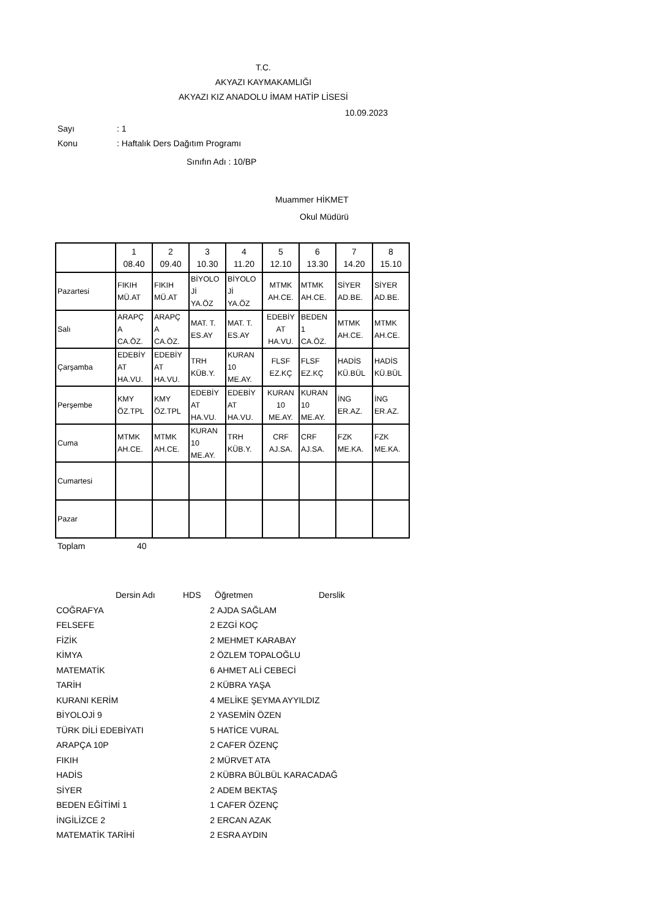T.C.
AKYAZI KAYMAKAMLIĞI
AKYAZI KIZ ANADOLU İMAM HATİP LİSESİ
10.09.2023
Sayı: 1
Konu: Haftalık Ders Dağıtım Programı
Sınıfın Adı : 10/BP
Muammer HİKMET
Okul Müdürü
| | 1 08.40 | 2 09.40 | 3 10.30 | 4 11.20 | 5 12.10 | 6 13.30 | 7 14.20 | 8 15.10 |
| Pazartesi | FIKIH MÜ.AT | FIKIH MÜ.AT | BİYOLO Jİ YA.ÖZ | BİYOLO Jİ YA.ÖZ | MTMK AH.CE. | MTMK AH.CE. | SİYER AD.BE. | SİYER AD.BE. |
| Salı | ARAPÇ A CA.ÖZ. | ARAPÇ A CA.ÖZ. | MAT. T. ES.AY | MAT. T. ES.AY | EDEBİY AT HA.VU. | BEDEN 1 CA.ÖZ. | MTMK AH.CE. | MTMK AH.CE. |
| Çarşamba | EDEBİY AT HA.VU. | EDEBİY AT HA.VU. | TRH KÜB.Y. | KURAN 10 ME.AY. | FLSF EZ.KÇ | FLSF EZ.KÇ | HADİS KÜ.BÜL | HADİS KÜ.BÜL |
| Perşembe | KMY ÖZ.TPL | KMY ÖZ.TPL | EDEBİY AT HA.VU. | EDEBİY AT HA.VU. | KURAN 10 ME.AY. | KURAN 10 ME.AY. | İNG ER.AZ. | İNG ER.AZ. |
| Cuma | MTMK AH.CE. | MTMK AH.CE. | KURAN 10 ME.AY. | TRH KÜB.Y. | CRF AJ.SA. | CRF AJ.SA. | FZK ME.KA. | FZK ME.KA. |
| Cumartesi | | | | | | | | |
| Pazar | | | | | | | | |
Toplam 40
| | Dersin Adı | HDS | Öğretmen | Derslik |
| --- | --- | --- | --- | --- |
| COĞRAFYA 2 | | | AJDA SAĞLAM | |
| FELSEFE 2 | | | EZGİ KOÇ | |
| FİZİK 2 | | | MEHMET KARABAY | |
| KİMYA 2 | | | ÖZLEM TOPALOĞLU | |
| MATEMATİK 6 | | | AHMET ALİ CEBECİ | |
| TARİH 2 | | | KÜBRA YAŞA | |
| KURANI KERİM 4 | | | MELİKE ŞEYMA AYYILDIZ | |
| BİYOLOJİ 9 2 | | | YASEMİN ÖZEN | |
| TÜRK DİLİ EDEBİYATI 5 | | | HATİCE VURAL | |
| ARAPÇA 10P 2 | | | CAFER ÖZENÇ | |
| FIKIH 2 | | | MÜRVET ATA | |
| HADİS 2 | | | KÜBRA BÜLBÜL KARACADAĞ | |
| SİYER 2 | | | ADEM BEKTAŞ | |
| BEDEN EĞİTİMİ 1 1 | | | CAFER ÖZENÇ | |
| İNGİLİZCE 2 2 | | | ERCAN AZAK | |
| MATEMATİK TARİHİ 2 | | | ESRA AYDIN | |